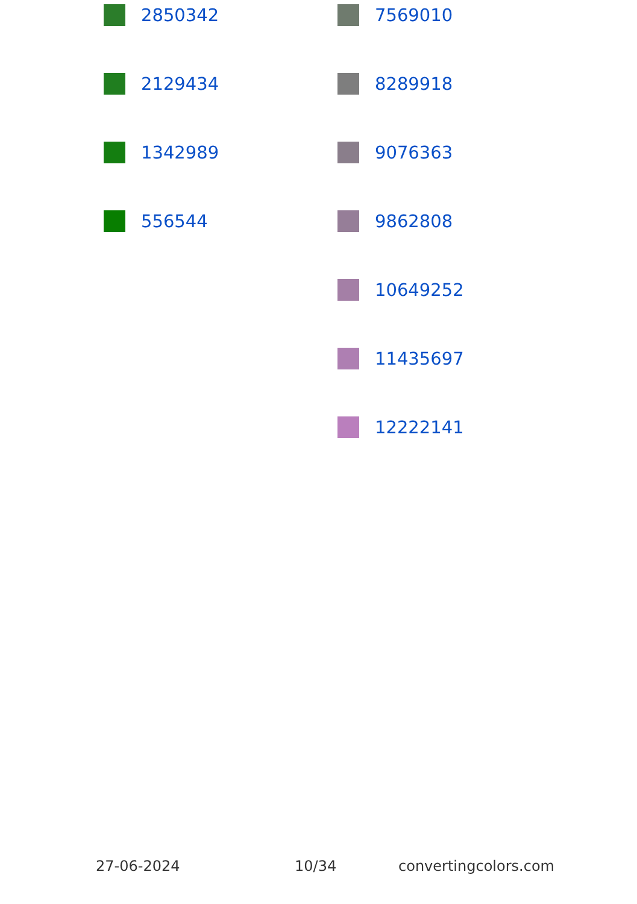2850342
2129434
1342989
556544
7569010
8289918
9076363
9862808
10649252
11435697
12222141
27-06-2024 10/34 convertingcolors.com